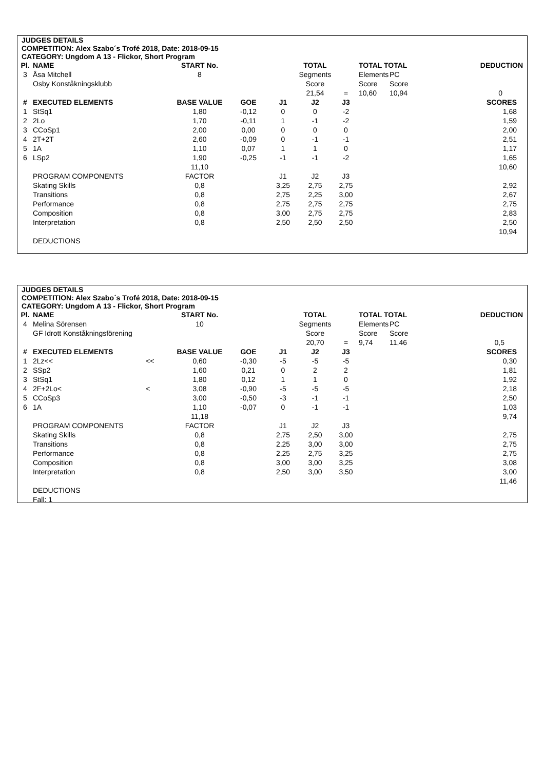JUDGES DETAILS
COMPETITION: Alex Szabo´s Trofé 2018, Date: 2018-09-15
CATEGORY: Ungdom A 13 - Flickor, Short Program
| Pl. | NAME | | START No. | | | TOTAL | | TOTAL TOTAL | | DEDUCTION |
| 3 | Åsa Mitchell | | 8 | | | Segments | | Elements | PC | |
| | Osby Konståkningsklubb | | | | | Score | | Score | Score | |
| | | | | | | 21,54 | = | 10,60 | 10,94 | 0 |
| # | EXECUTED ELEMENTS | | BASE VALUE | GOE | J1 | J2 | J3 | | | SCORES |
| 1 | StSq1 | | 1,80 | -0,12 | 0 | 0 | -2 | | | 1,68 |
| 2 | 2Lo | | 1,70 | -0,11 | 1 | -1 | -2 | | | 1,59 |
| 3 | CCoSp1 | | 2,00 | 0,00 | 0 | 0 | 0 | | | 2,00 |
| 4 | 2T+2T | | 2,60 | -0,09 | 0 | -1 | -1 | | | 2,51 |
| 5 | 1A | | 1,10 | 0,07 | 1 | 1 | 0 | | | 1,17 |
| 6 | LSp2 | | 1,90 | -0,25 | -1 | -1 | -2 | | | 1,65 |
| | | | 11,10 | | | | | | | 10,60 |
| | PROGRAM COMPONENTS | | FACTOR | | J1 | J2 | J3 | | | |
| | Skating Skills | | 0,8 | | 3,25 | 2,75 | 2,75 | | | 2,92 |
| | Transitions | | 0,8 | | 2,75 | 2,25 | 3,00 | | | 2,67 |
| | Performance | | 0,8 | | 2,75 | 2,75 | 2,75 | | | 2,75 |
| | Composition | | 0,8 | | 3,00 | 2,75 | 2,75 | | | 2,83 |
| | Interpretation | | 0,8 | | 2,50 | 2,50 | 2,50 | | | 2,50 |
| | | | | | | | | | | 10,94 |
| | DEDUCTIONS | | | | | | | | | |
JUDGES DETAILS
COMPETITION: Alex Szabo´s Trofé 2018, Date: 2018-09-15
CATEGORY: Ungdom A 13 - Flickor, Short Program
| Pl. | NAME | | START No. | | | TOTAL | | TOTAL TOTAL | | DEDUCTION |
| 4 | Melina Sörensen | | 10 | | | Segments | | Elements | PC | |
| | GF Idrott Konståkningsförening | | | | | Score | | Score | Score | |
| | | | | | | 20,70 | = | 9,74 | 11,46 | 0,5 |
| # | EXECUTED ELEMENTS | | BASE VALUE | GOE | J1 | J2 | J3 | | | SCORES |
| 1 | 2Lz<< | << | 0,60 | -0,30 | -5 | -5 | -5 | | | 0,30 |
| 2 | SSp2 | | 1,60 | 0,21 | 0 | 2 | 2 | | | 1,81 |
| 3 | StSq1 | | 1,80 | 0,12 | 1 | 1 | 0 | | | 1,92 |
| 4 | 2F+2Lo< | < | 3,08 | -0,90 | -5 | -5 | -5 | | | 2,18 |
| 5 | CCoSp3 | | 3,00 | -0,50 | -3 | -1 | -1 | | | 2,50 |
| 6 | 1A | | 1,10 | -0,07 | 0 | -1 | -1 | | | 1,03 |
| | | | 11,18 | | | | | | | 9,74 |
| | PROGRAM COMPONENTS | | FACTOR | | J1 | J2 | J3 | | | |
| | Skating Skills | | 0,8 | | 2,75 | 2,50 | 3,00 | | | 2,75 |
| | Transitions | | 0,8 | | 2,25 | 3,00 | 3,00 | | | 2,75 |
| | Performance | | 0,8 | | 2,25 | 2,75 | 3,25 | | | 2,75 |
| | Composition | | 0,8 | | 3,00 | 3,00 | 3,25 | | | 3,08 |
| | Interpretation | | 0,8 | | 2,50 | 3,00 | 3,50 | | | 3,00 |
| | | | | | | | | | | 11,46 |
| | DEDUCTIONS | | | | | | | | | |
| | Fall: 1 | | | | | | | | | |